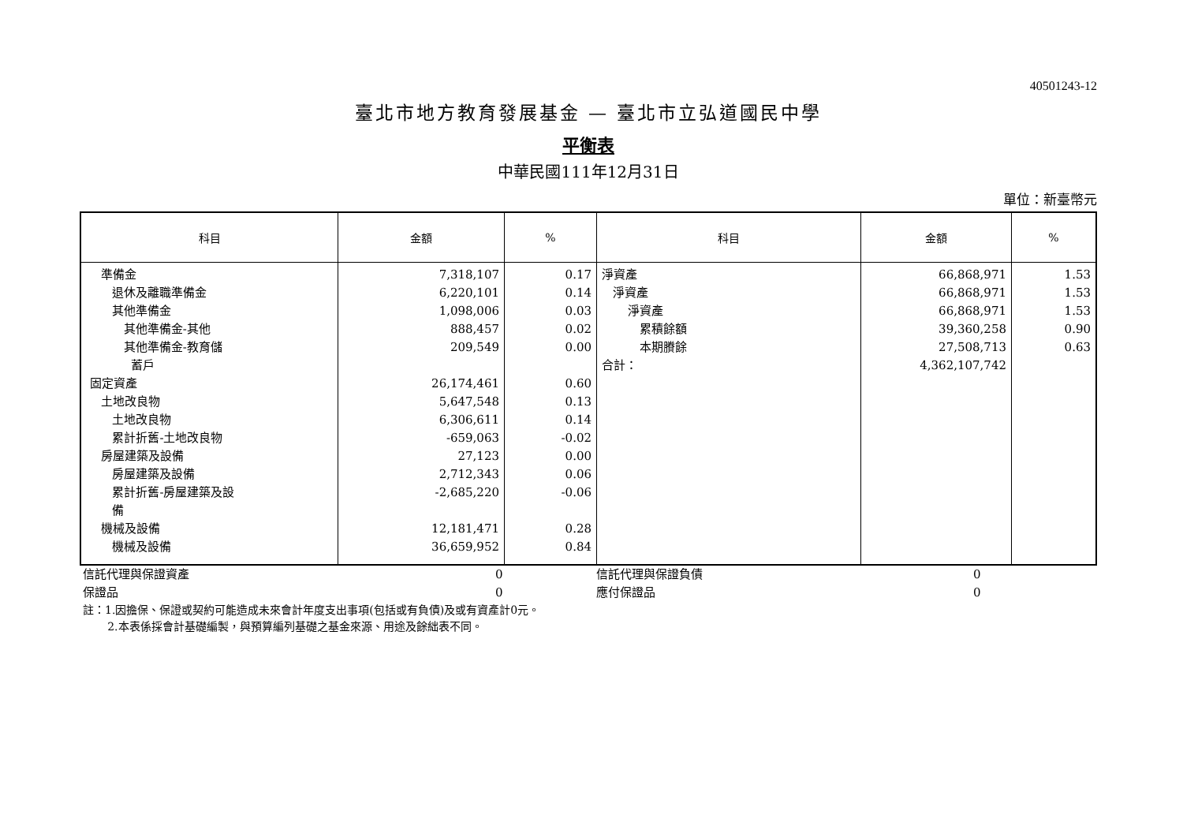40501243-12
臺北市地方教育發展基金 — 臺北市立弘道國民中學
平衡表
中華民國111年12月31日
單位：新臺幣元
| 科目 | 金額 | % | 科目 | 金額 | % |
| --- | --- | --- | --- | --- | --- |
| 準備金 退休及離職準備金 其他準備金 其他準備金-其他 其他準備金-教育儲 蓄戶 固定資產 土地改良物 土地改良物 累計折舊-土地改良物 房屋建築及設備 房屋建築及設備 累計折舊-房屋建築及設 備 機械及設備 機械及設備 | 7,318,107 6,220,101 1,098,006 888,457 209,549 26,174,461 5,647,548 6,306,611 -659,063 27,123 2,712,343 -2,685,220 12,181,471 36,659,952 | 0.17 0.14 0.03 0.02 0.00 0.60 0.13 0.14 -0.02 0.00 0.06 -0.06 0.28 0.84 | 淨資產 淨資產 淨資產 累積餘額 本期賸餘 合計： | 66,868,971 66,868,971 66,868,971 39,360,258 27,508,713 4,362,107,742 | 1.53 1.53 1.53 0.90 0.63 |
| 信託代理與保證資產 | 0 | 信託代理與保證負債 | 0 |
| 保證品 | 0 | 應付保證品 | 0 |
註：1.因擔保、保證或契約可能造成未來會計年度支出事項(包括或有負債)及或有資產計0元。
2.本表係採會計基礎編製，與預算編列基礎之基金來源、用途及餘絀表不同。